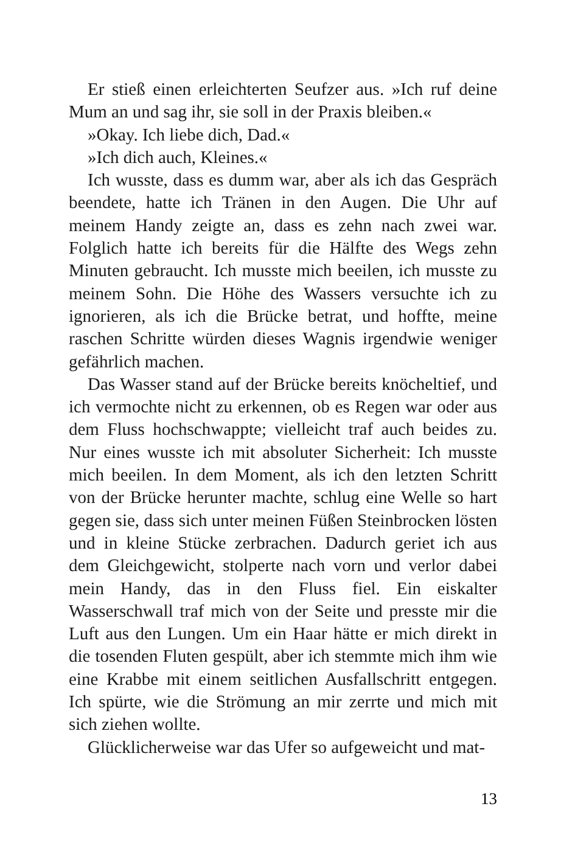Er stieß einen erleichterten Seufzer aus. »Ich ruf deine Mum an und sag ihr, sie soll in der Praxis bleiben.«
»Okay. Ich liebe dich, Dad.«
»Ich dich auch, Kleines.«
Ich wusste, dass es dumm war, aber als ich das Gespräch beendete, hatte ich Tränen in den Augen. Die Uhr auf meinem Handy zeigte an, dass es zehn nach zwei war. Folglich hatte ich bereits für die Hälfte des Wegs zehn Minuten gebraucht. Ich musste mich beeilen, ich musste zu meinem Sohn. Die Höhe des Wassers versuchte ich zu ignorieren, als ich die Brücke betrat, und hoffte, meine raschen Schritte würden dieses Wagnis irgendwie weniger gefährlich machen.
Das Wasser stand auf der Brücke bereits knöcheltief, und ich vermochte nicht zu erkennen, ob es Regen war oder aus dem Fluss hochschwappte; vielleicht traf auch beides zu. Nur eines wusste ich mit absoluter Sicherheit: Ich musste mich beeilen. In dem Moment, als ich den letzten Schritt von der Brücke herunter machte, schlug eine Welle so hart gegen sie, dass sich unter meinen Füßen Steinbrocken lösten und in kleine Stücke zerbrachen. Dadurch geriet ich aus dem Gleichgewicht, stolperte nach vorn und verlor dabei mein Handy, das in den Fluss fiel. Ein eiskalter Wasserschwall traf mich von der Seite und presste mir die Luft aus den Lungen. Um ein Haar hätte er mich direkt in die tosenden Fluten gespült, aber ich stemmte mich ihm wie eine Krabbe mit einem seitlichen Ausfallschritt entgegen. Ich spürte, wie die Strömung an mir zerrte und mich mit sich ziehen wollte.
Glücklicherweise war das Ufer so aufgeweicht und mat-
13